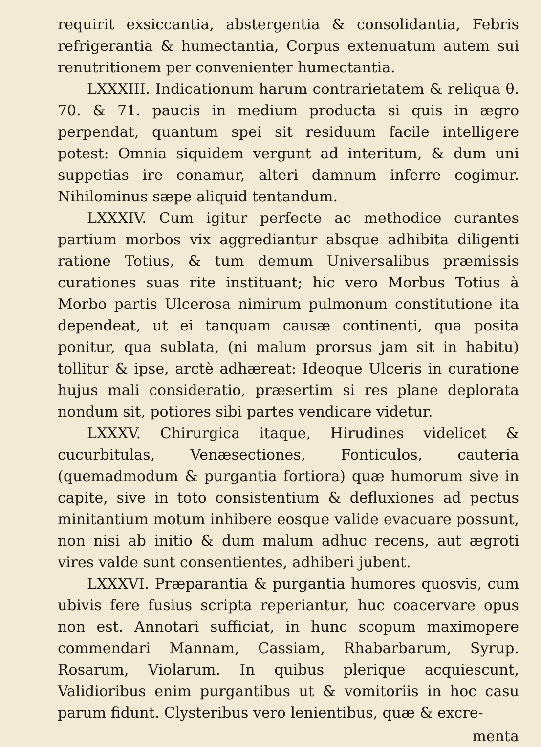requirit exsiccantia, abstergentia & consolidantia, Febris refrigerantia & humectantia, Corpus extenuatum autem sui renutritionem per convenienter humectantia.
LXXXIII. Indicationum harum contrarietatem & reliqua θ. 70. & 71. paucis in medium producta si quis in ægro perpendat, quantum spei sit residuum facile intelligere potest: Omnia siquidem vergunt ad interitum, & dum uni suppetias ire conamur, alteri damnum inferre cogimur. Nihilominus sæpe aliquid tentandum.
LXXXIV. Cum igitur perfecte ac methodice curantes partium morbos vix aggrediantur absque adhibita diligenti ratione Totius, & tum demum Universalibus præmissis curationes suas rite instituant; hic vero Morbus Totius à Morbo partis Ulcerosa nimirum pulmonum constitutione ita dependeat, ut ei tanquam causæ continenti, qua posita ponitur, qua sublata, (ni malum prorsus jam sit in habitu) tollitur & ipse, arctè adhæreat: Ideoque Ulceris in curatione hujus mali consideratio, præsertim si res plane deplorata nondum sit, potiores sibi partes vendicare videtur.
LXXXV. Chirurgica itaque, Hirudines videlicet & cucurbitulas, Venæsectiones, Fonticulos, cauteria (quemadmodum & purgantia fortiora) quæ humorum sive in capite, sive in toto consistentium & defluxiones ad pectus minitantium motum inhibere eosque valide evacuare possunt, non nisi ab initio & dum malum adhuc recens, aut ægroti vires valde sunt consentientes, adhiberi jubent.
LXXXVI. Præparantia & purgantia humores quosvis, cum ubivis fere fusius scripta reperiantur, huc coacervare opus non est. Annotari sufficiat, in hunc scopum maximopere commendari Mannam, Cassiam, Rhabarbarum, Syrup. Rosarum, Violarum. In quibus plerique acquiescunt, Validioribus enim purgantibus ut & vomitoriis in hoc casu parum fidunt. Clysteribus vero lenientibus, quæ & excre-
menta